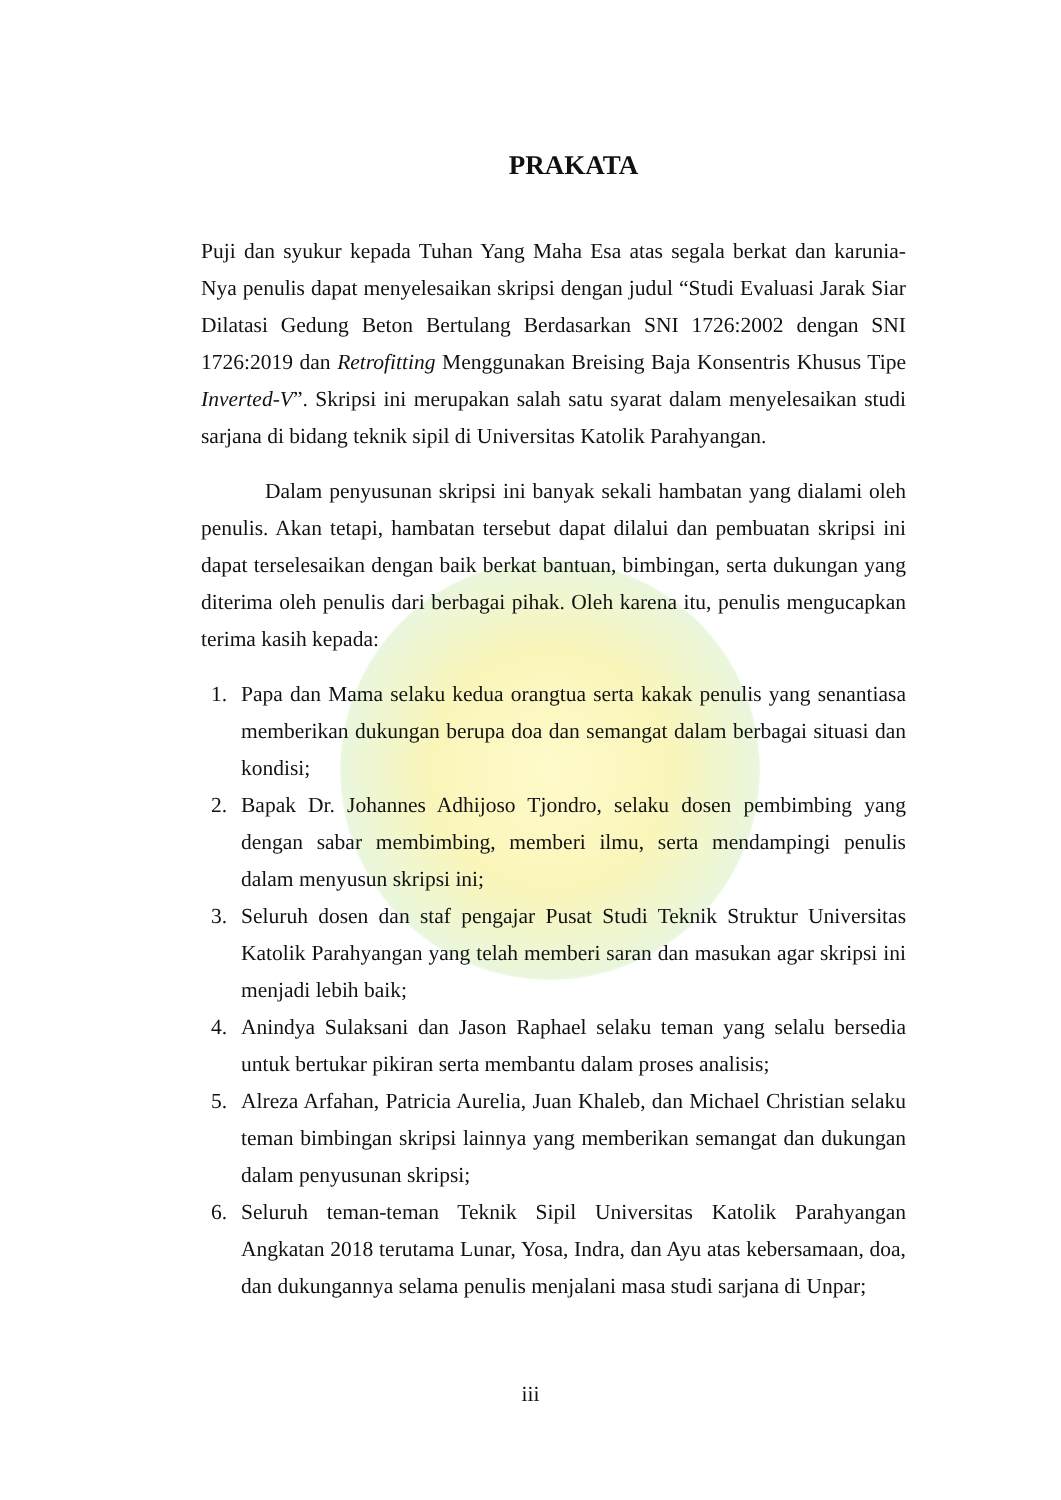PRAKATA
Puji dan syukur kepada Tuhan Yang Maha Esa atas segala berkat dan karunia-Nya penulis dapat menyelesaikan skripsi dengan judul “Studi Evaluasi Jarak Siar Dilatasi Gedung Beton Bertulang Berdasarkan SNI 1726:2002 dengan SNI 1726:2019 dan Retrofitting Menggunakan Breising Baja Konsentris Khusus Tipe Inverted-V”. Skripsi ini merupakan salah satu syarat dalam menyelesaikan studi sarjana di bidang teknik sipil di Universitas Katolik Parahyangan.
Dalam penyusunan skripsi ini banyak sekali hambatan yang dialami oleh penulis. Akan tetapi, hambatan tersebut dapat dilalui dan pembuatan skripsi ini dapat terselesaikan dengan baik berkat bantuan, bimbingan, serta dukungan yang diterima oleh penulis dari berbagai pihak. Oleh karena itu, penulis mengucapkan terima kasih kepada:
1. Papa dan Mama selaku kedua orangtua serta kakak penulis yang senantiasa memberikan dukungan berupa doa dan semangat dalam berbagai situasi dan kondisi;
2. Bapak Dr. Johannes Adhijoso Tjondro, selaku dosen pembimbing yang dengan sabar membimbing, memberi ilmu, serta mendampingi penulis dalam menyusun skripsi ini;
3. Seluruh dosen dan staf pengajar Pusat Studi Teknik Struktur Universitas Katolik Parahyangan yang telah memberi saran dan masukan agar skripsi ini menjadi lebih baik;
4. Anindya Sulaksani dan Jason Raphael selaku teman yang selalu bersedia untuk bertukar pikiran serta membantu dalam proses analisis;
5. Alreza Arfahan, Patricia Aurelia, Juan Khaleb, dan Michael Christian selaku teman bimbingan skripsi lainnya yang memberikan semangat dan dukungan dalam penyusunan skripsi;
6. Seluruh teman-teman Teknik Sipil Universitas Katolik Parahyangan Angkatan 2018 terutama Lunar, Yosa, Indra, dan Ayu atas kebersamaan, doa, dan dukungannya selama penulis menjalani masa studi sarjana di Unpar;
iii